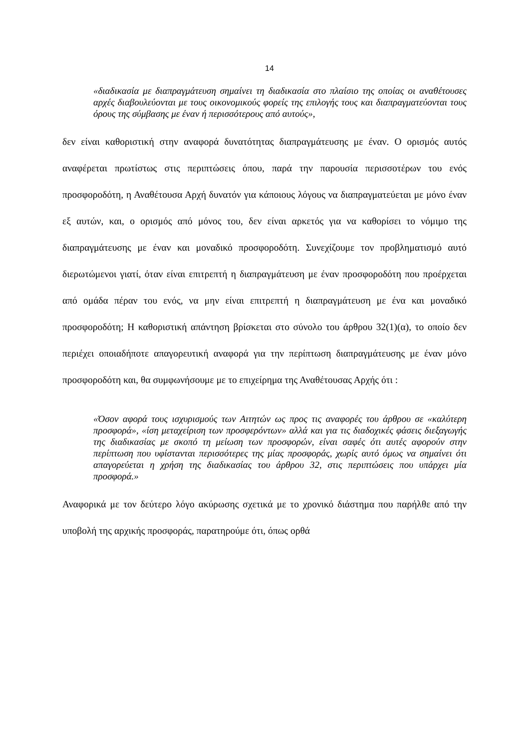14
«διαδικασία με διαπραγμάτευση σημαίνει τη διαδικασία στο πλαίσιο της οποίας οι αναθέτουσες αρχές διαβουλεύονται με τους οικονομικούς φορείς της επιλογής τους και διαπραγματεύονται τους όρους της σύμβασης με έναν ή περισσότερους από αυτούς»,
δεν είναι καθοριστική στην αναφορά δυνατότητας διαπραγμάτευσης με έναν. Ο ορισμός αυτός αναφέρεται πρωτίστως στις περιπτώσεις όπου, παρά την παρουσία περισσοτέρων του ενός προσφοροδότη, η Αναθέτουσα Αρχή δυνατόν για κάποιους λόγους να διαπραγματεύεται με μόνο έναν εξ αυτών, και, ο ορισμός από μόνος του, δεν είναι αρκετός για να καθορίσει το νόμιμο της διαπραγμάτευσης με έναν και μοναδικό προσφοροδότη. Συνεχίζουμε τον προβληματισμό αυτό διερωτώμενοι γιατί, όταν είναι επιτρεπτή η διαπραγμάτευση με έναν προσφοροδότη που προέρχεται από ομάδα πέραν του ενός, να μην είναι επιτρεπτή η διαπραγμάτευση με ένα και μοναδικό προσφοροδότη; Η καθοριστική απάντηση βρίσκεται στο σύνολο του άρθρου 32(1)(α), το οποίο δεν περιέχει οποιαδήποτε απαγορευτική αναφορά για την περίπτωση διαπραγμάτευσης με έναν μόνο προσφοροδότη και, θα συμφωνήσουμε με το επιχείρημα της Αναθέτουσας Αρχής ότι :
«Όσον αφορά τους ισχυρισμούς των Αιτητών ως προς τις αναφορές του άρθρου σε «καλύτερη προσφορά», «ίση μεταχείριση των προσφερόντων» αλλά και για τις διαδοχικές φάσεις διεξαγωγής της διαδικασίας με σκοπό τη μείωση των προσφορών, είναι σαφές ότι αυτές αφορούν στην περίπτωση που υφίστανται περισσότερες της μίας προσφοράς, χωρίς αυτό όμως να σημαίνει ότι απαγορεύεται η χρήση της διαδικασίας του άρθρου 32, στις περιπτώσεις που υπάρχει μία προσφορά.»
Αναφορικά με τον δεύτερο λόγο ακύρωσης σχετικά με το χρονικό διάστημα που παρήλθε από την υποβολή της αρχικής προσφοράς, παρατηρούμε ότι, όπως ορθά